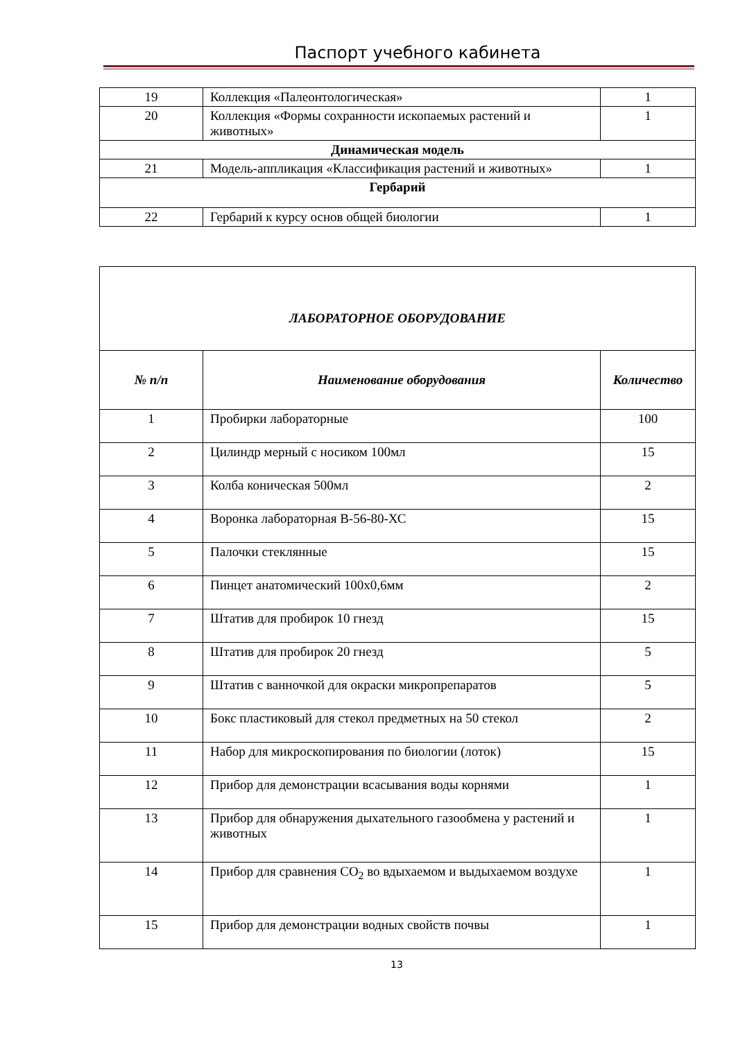Паспорт учебного кабинета
| 19 | Коллекция «Палеонтологическая» | 1 |
| 20 | Коллекция «Формы сохранности ископаемых растений и животных» | 1 |
| Динамическая модель | | |
| 21 | Модель-аппликация «Классификация растений и животных» | 1 |
| Гербарий | | |
| 22 | Гербарий к курсу основ общей биологии | 1 |
| ЛАБОРАТОРНОЕ ОБОРУДОВАНИЕ | | |
| --- | --- | --- |
| № п/п | Наименование оборудования | Количество |
| 1 | Пробирки лабораторные | 100 |
| 2 | Цилиндр мерный с носиком 100мл | 15 |
| 3 | Колба коническая 500мл | 2 |
| 4 | Воронка лабораторная В-56-80-ХС | 15 |
| 5 | Палочки стеклянные | 15 |
| 6 | Пинцет анатомический 100х0,6мм | 2 |
| 7 | Штатив для пробирок 10 гнезд | 15 |
| 8 | Штатив для пробирок 20 гнезд | 5 |
| 9 | Штатив с ванночкой для окраски микропрепаратов | 5 |
| 10 | Бокс пластиковый для стекол предметных на 50 стекол | 2 |
| 11 | Набор для микроскопирования по биологии (лоток) | 15 |
| 12 | Прибор для демонстрации всасывания воды корнями | 1 |
| 13 | Прибор для обнаружения дыхательного газообмена у растений и животных | 1 |
| 14 | Прибор для сравнения СО<sub>2</sub> во вдыхаемом и выдыхаемом воздухе | 1 |
| 15 | Прибор для демонстрации водных свойств почвы | 1 |
13